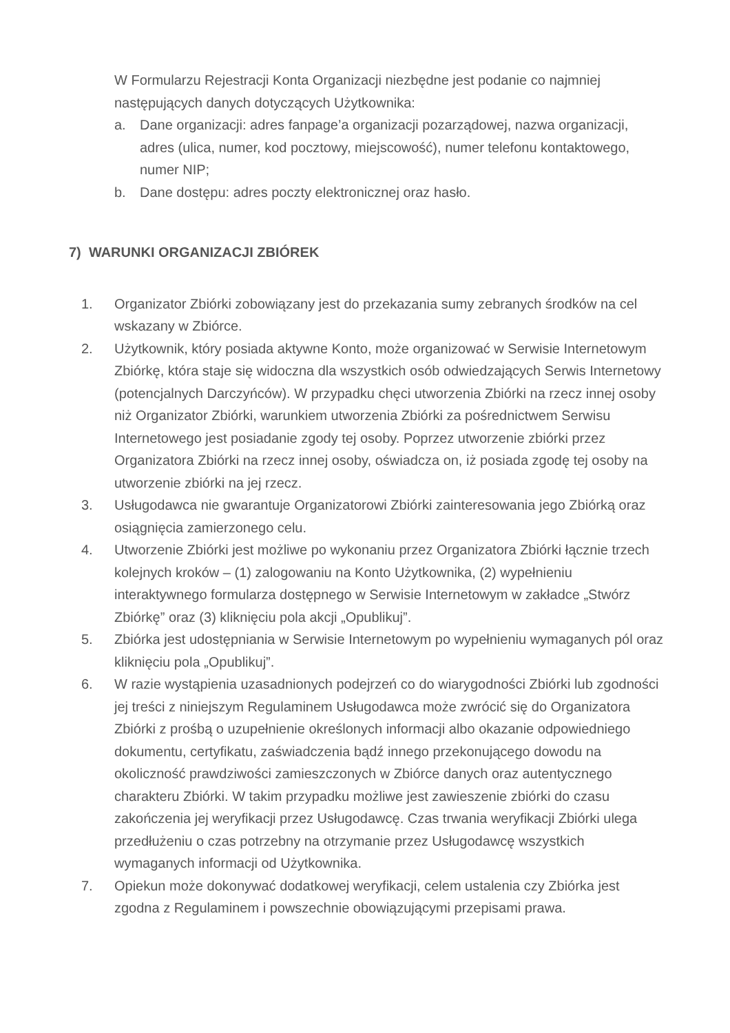W Formularzu Rejestracji Konta Organizacji niezbędne jest podanie co najmniej następujących danych dotyczących Użytkownika:
a. Dane organizacji: adres fanpage’a organizacji pozarządowej, nazwa organizacji, adres (ulica, numer, kod pocztowy, miejscowość), numer telefonu kontaktowego, numer NIP;
b. Dane dostępu: adres poczty elektronicznej oraz hasło.
7) WARUNKI ORGANIZACJI ZBIÓREK
1. Organizator Zbiórki zobowiązany jest do przekazania sumy zebranych środków na cel wskazany w Zbiórce.
2. Użytkownik, który posiada aktywne Konto, może organizować w Serwisie Internetowym Zbiórkę, która staje się widoczna dla wszystkich osób odwiedzających Serwis Internetowy (potencjalnych Darczyńców). W przypadku chęci utworzenia Zbiórki na rzecz innej osoby niż Organizator Zbiórki, warunkiem utworzenia Zbiórki za pośrednictwem Serwisu Internetowego jest posiadanie zgody tej osoby. Poprzez utworzenie zbiórki przez Organizatora Zbiórki na rzecz innej osoby, oświadcza on, iż posiada zgodę tej osoby na utworzenie zbiórki na jej rzecz.
3. Usługodawca nie gwarantuje Organizatorowi Zbiórki zainteresowania jego Zbiórką oraz osiągnięcia zamierzonego celu.
4. Utworzenie Zbiórki jest możliwe po wykonaniu przez Organizatora Zbiórki łącznie trzech kolejnych kroków – (1) zalogowaniu na Konto Użytkownika, (2) wypełnieniu interaktywnego formularza dostępnego w Serwisie Internetowym w zakładce „Stwórz Zbiórkę” oraz (3) kliknięciu pola akcji „Opublikuj”.
5. Zbiórka jest udostępniania w Serwisie Internetowym po wypełnieniu wymaganych pól oraz kliknięciu pola „Opublikuj”.
6. W razie wystąpienia uzasadnionych podejrzeń co do wiarygodności Zbiórki lub zgodności jej treści z niniejszym Regulaminem Usługodawca może zwrócić się do Organizatora Zbiórki z prośbą o uzupełnienie określonych informacji albo okazanie odpowiedniego dokumentu, certyfikatu, zaświadczenia bądź innego przekonującego dowodu na okoliczność prawdziwości zamieszczonych w Zbiórce danych oraz autentycznego charakteru Zbiórki. W takim przypadku możliwe jest zawieszenie zbiórki do czasu zakończenia jej weryfikacji przez Usługodawcę. Czas trwania weryfikacji Zbiórki ulega przedłużeniu o czas potrzebny na otrzymanie przez Usługodawcę wszystkich wymaganych informacji od Użytkownika.
7. Opiekun może dokonywać dodatkowej weryfikacji, celem ustalenia czy Zbiórka jest zgodna z Regulaminem i powszechnie obowiązującymi przepisami prawa.